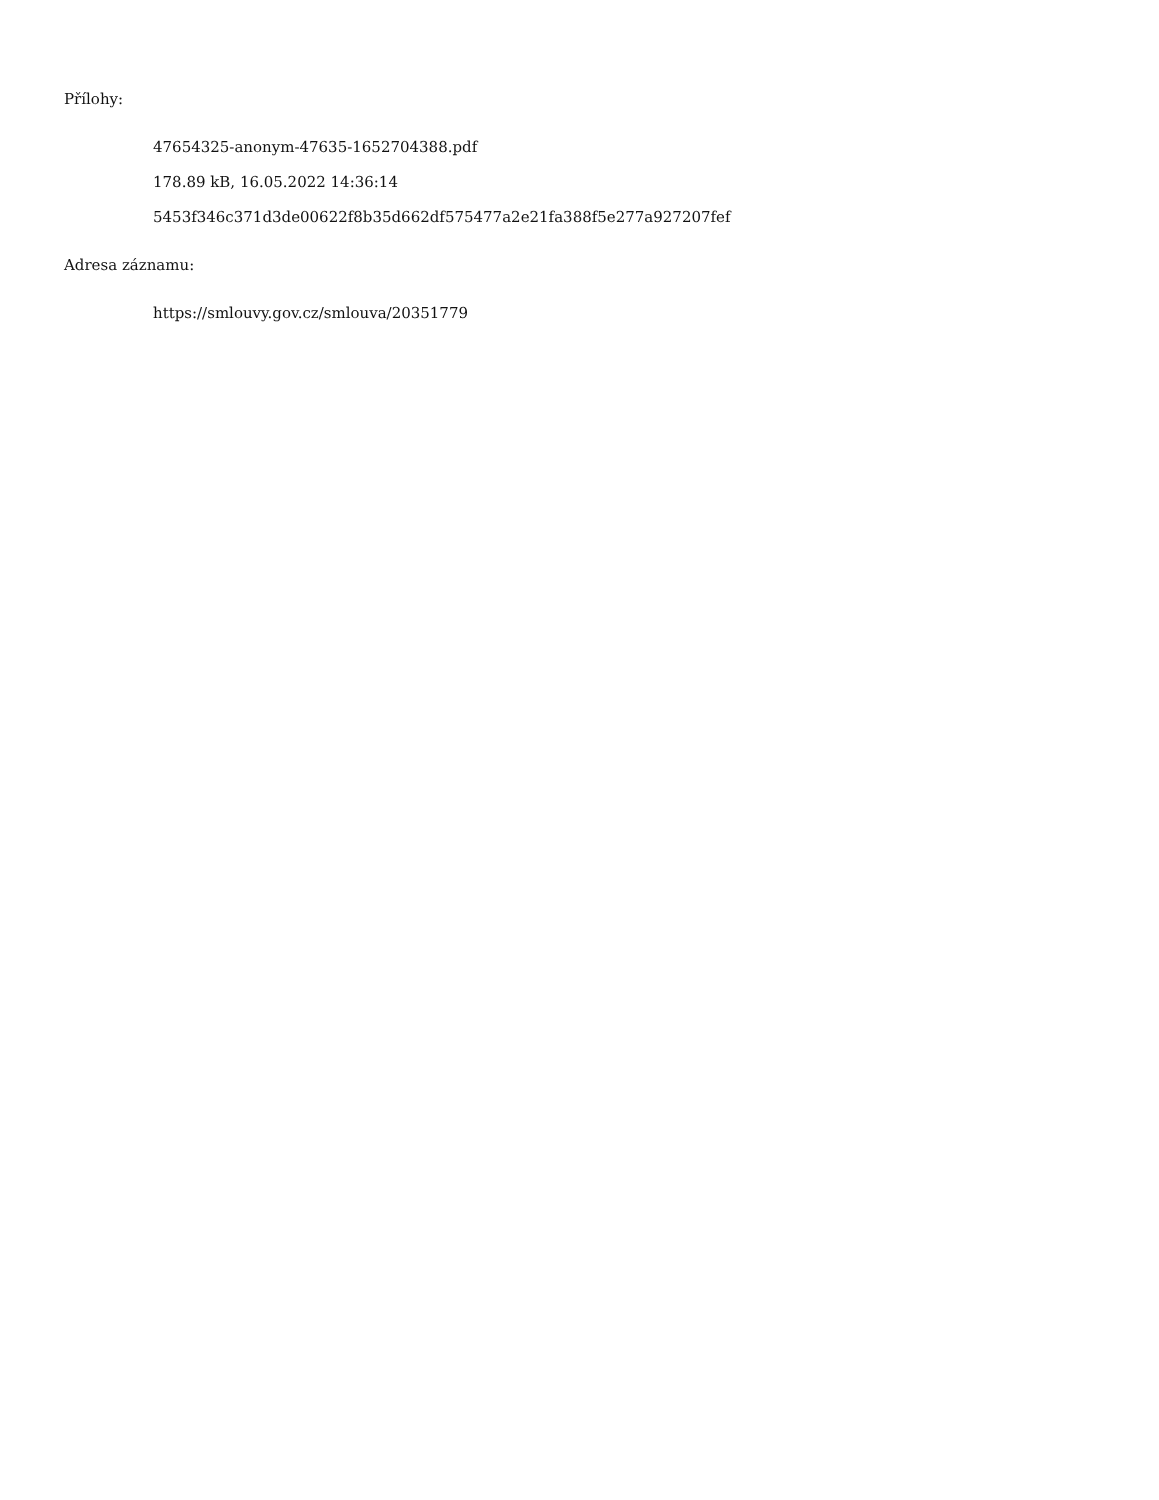Přílohy:
47654325-anonym-47635-1652704388.pdf
178.89 kB, 16.05.2022 14:36:14
5453f346c371d3de00622f8b35d662df575477a2e21fa388f5e277a927207fef
Adresa záznamu:
https://smlouvy.gov.cz/smlouva/20351779